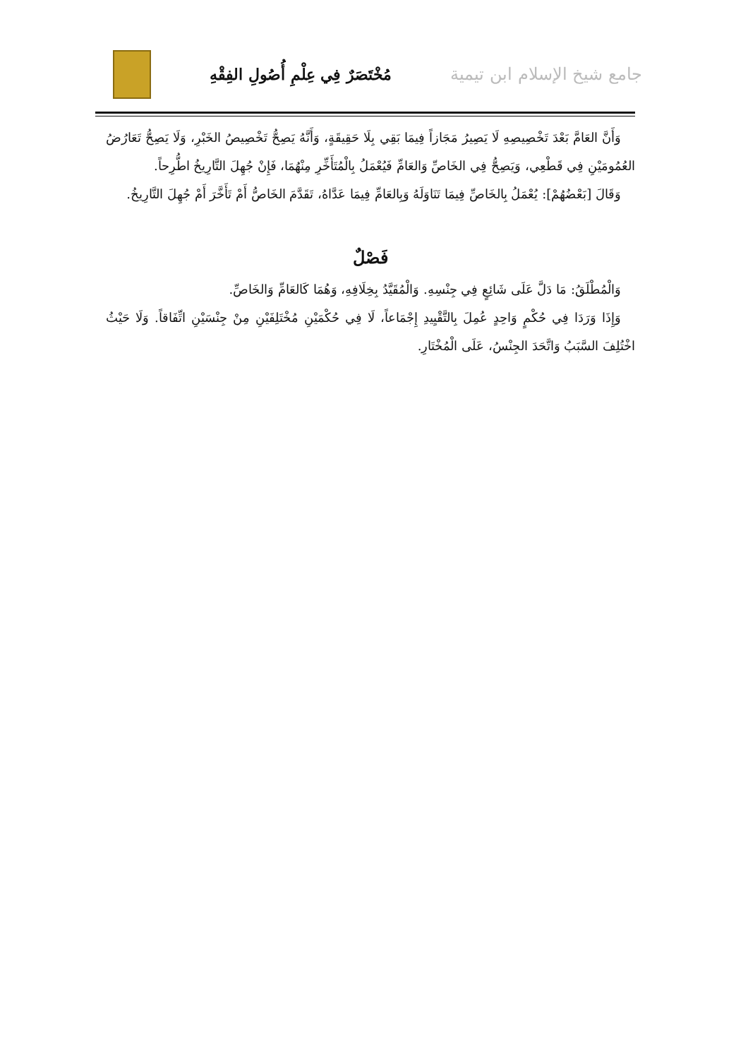جامع شيخ الإسلام ابن تيمية مُخْتَصَرٌ فِي عِلْمِ أُصُولِ الفِقْهِ
وَأَنَّ العَامَّ بَعْدَ تَخْصِيصِهِ لَا يَصِيرُ مَجَازاً فِيمَا بَقِي بِلَا حَقِيقَةٍ، وَأَنَّهُ يَصِحُّ تَخْصِيصُ الخَبْرِ، وَلَا يَصِحُّ تَعَارُضُ العُمُومَيْنِ فِي قَطْعِي، وَيَصِحُّ فِي الخَاصِّ وَالعَامِّ فَيُعْمَلُ بِالْمُتَأَخِّرِ مِنْهُمَا، فَإِنْ جُهِلَ التَّارِيخُ اطُّرِحاً.
وَقَالَ [بَعْضُهُمْ]: يُعْمَلُ بِالخَاصِّ فِيمَا تَنَاوَلَهُ وَبِالعَامِّ فِيمَا عَدَّاهُ، تَقَدَّمَ الخَاصُّ أَمْ تَأَخَّرَ أَمْ جُهِلَ التَّارِيخُ.
فَصْلٌ
وَالْمُطْلَقُ: مَا دَلَّ عَلَى شَائِعٍ فِي جِنْسِهِ. وَالْمُقَيَّدُ بِخِلَافِهِ، وَهُمَا كَالعَامِّ وَالخَاصِّ.
وَإِذَا وَرَدَا فِي حُكْمٍ وَاحِدٍ عُمِلَ بِالتَّقْيِيدِ إِجْمَاعاً، لَا فِي حُكْمَيْنِ مُخْتَلِفَيْنِ مِنْ جِنْسَيْنِ اتِّفَاقاً. وَلَا حَيْثُ اخْتُلِفَ السَّبَبُ وَاتَّحَدَ الجِنْسُ، عَلَى الْمُخْتَارِ.